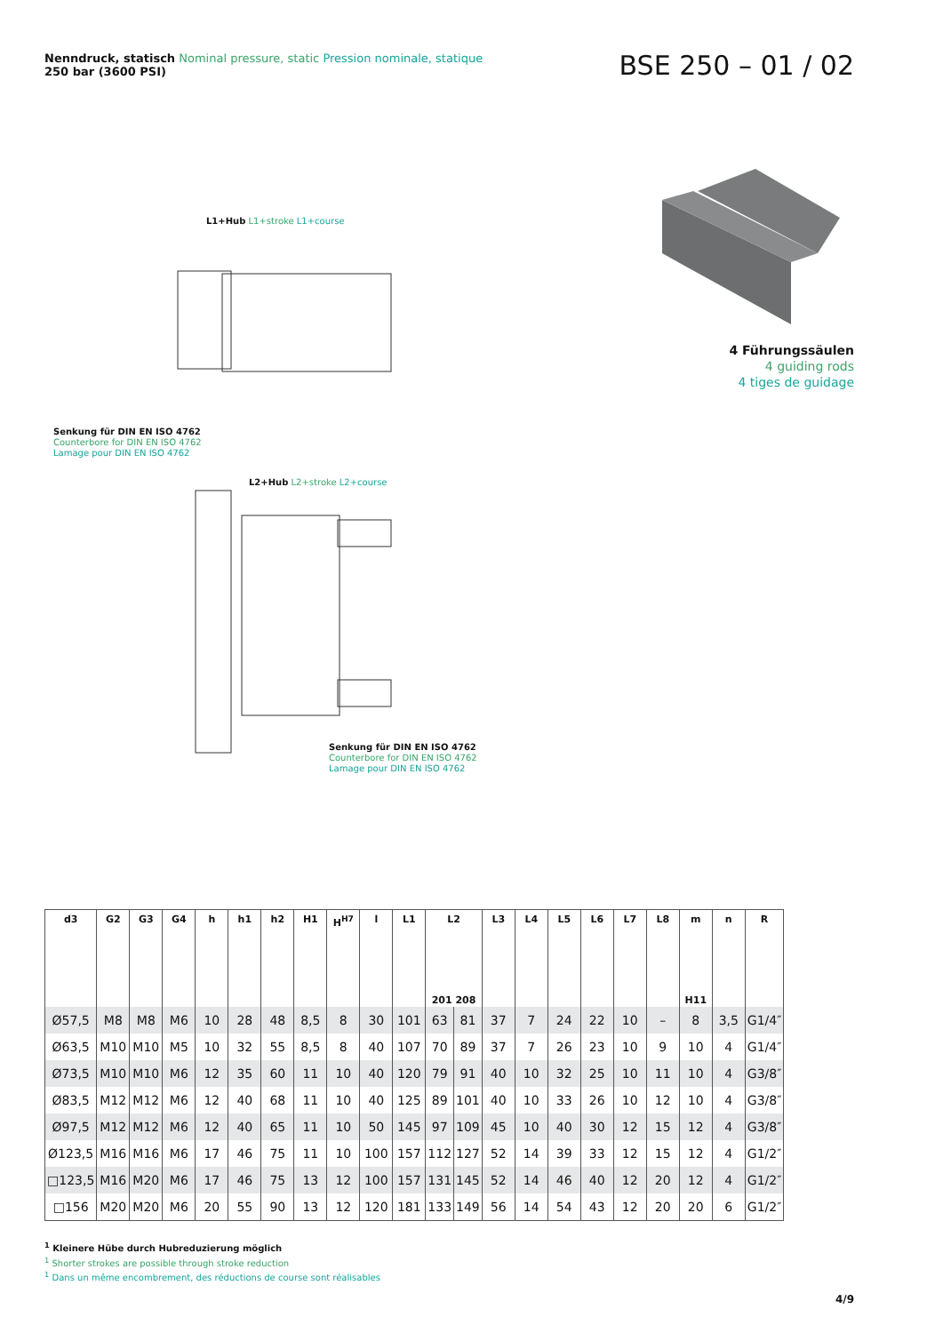Nenndruck, statisch Nominal pressure, static Pression nominale, statique
250 bar (3600 PSI)
BSE 250 – 01 / 02
4 Führungssäulen
4 guiding rods
4 tiges de guidage
L1+Hub L1+stroke L1+course
Senkung für DIN EN ISO 4762
Counterbore for DIN EN ISO 4762
Lamage pour DIN EN ISO 4762
L2+Hub L2+stroke L2+course
Senkung für DIN EN ISO 4762
Counterbore for DIN EN ISO 4762
Lamage pour DIN EN ISO 4762
| d3 | G2 | G3 | G4 | h | h1 | h2 | H1 | H<sup>H7</sup> | l | L1 | L2 201 208 | | L3 | L4 | L5 | L6 | L7 | L8 | m H11 | n | R |
| --- | --- | --- | --- | --- | --- | --- | --- | --- | --- | --- | --- | --- | --- | --- | --- | --- | --- | --- | --- | --- | --- |
| Ø57,5 | M8 | M8 | M6 | 10 | 28 | 48 | 8,5 | 8 | 30 | 101 | 63 | 81 | 37 | 7 | 24 | 22 | 10 | – | 8 | 3,5 | G1/4″ |
| Ø63,5 | M10 | M10 | M5 | 10 | 32 | 55 | 8,5 | 8 | 40 | 107 | 70 | 89 | 37 | 7 | 26 | 23 | 10 | 9 | 10 | 4 | G1/4″ |
| Ø73,5 | M10 | M10 | M6 | 12 | 35 | 60 | 11 | 10 | 40 | 120 | 79 | 91 | 40 | 10 | 32 | 25 | 10 | 11 | 10 | 4 | G3/8″ |
| Ø83,5 | M12 | M12 | M6 | 12 | 40 | 68 | 11 | 10 | 40 | 125 | 89 | 101 | 40 | 10 | 33 | 26 | 10 | 12 | 10 | 4 | G3/8″ |
| Ø97,5 | M12 | M12 | M6 | 12 | 40 | 65 | 11 | 10 | 50 | 145 | 97 | 109 | 45 | 10 | 40 | 30 | 12 | 15 | 12 | 4 | G3/8″ |
| Ø123,5 | M16 | M16 | M6 | 17 | 46 | 75 | 11 | 10 | 100 | 157 | 112 | 127 | 52 | 14 | 39 | 33 | 12 | 15 | 12 | 4 | G1/2″ |
| □123,5 | M16 | M20 | M6 | 17 | 46 | 75 | 13 | 12 | 100 | 157 | 131 | 145 | 52 | 14 | 46 | 40 | 12 | 20 | 12 | 4 | G1/2″ |
| □156 | M20 | M20 | M6 | 20 | 55 | 90 | 13 | 12 | 120 | 181 | 133 | 149 | 56 | 14 | 54 | 43 | 12 | 20 | 20 | 6 | G1/2″ |
<sup>1</sup> Kleinere Hübe durch Hubreduzierung möglich
<sup>1</sup> Shorter strokes are possible through stroke reduction
<sup>1</sup> Dans un même encombrement, des réductions de course sont réalisables
4/9